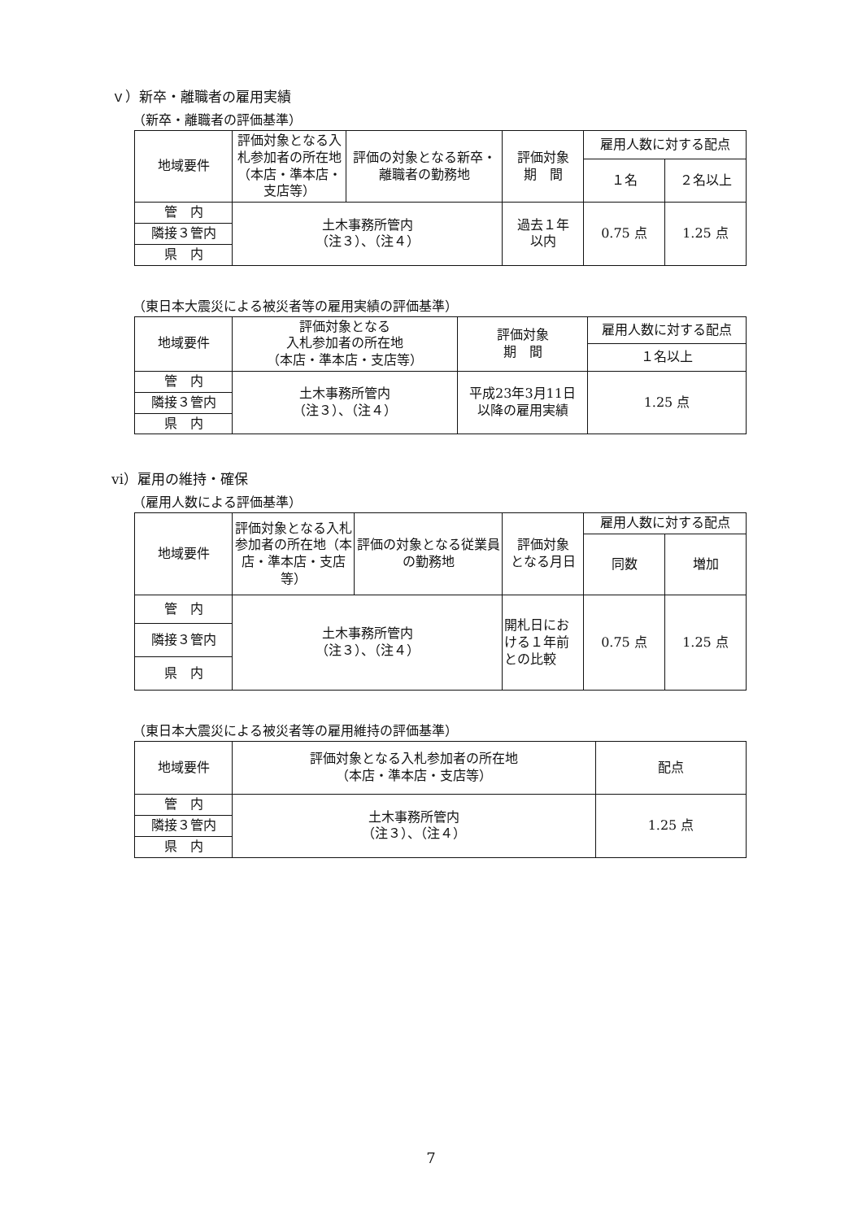ｖ）新卒・離職者の雇用実績
（新卒・離職者の評価基準）
| 地域要件 | 評価対象となる入札参加者の所在地（本店・準本店・支店等） | 評価の対象となる新卒・離職者の勤務地 | 評価対象 期 間 | 雇用人数に対する配点 | |
| --- | --- | --- | --- | --- | --- |
| | | | | １名 | ２名以上 |
| 管 内 | 土木事務所管内 （注３）、（注４） | | 過去１年 以内 | 0.75 点 | 1.25 点 |
| 隣接３管内 | | | | | |
| 県 内 | | | | | |
（東日本大震災による被災者等の雇用実績の評価基準）
| 地域要件 | 評価対象となる 入札参加者の所在地 （本店・準本店・支店等） | 評価対象 期 間 | 雇用人数に対する配点 |
| --- | --- | --- | --- |
| | | | １名以上 |
| 管 内 | 土木事務所管内 （注３）、（注４） | 平成23年3月11日 以降の雇用実績 | 1.25 点 |
| 隣接３管内 | | | |
| 県 内 | | | |
ⅵ）雇用の維持・確保
（雇用人数による評価基準）
| 地域要件 | 評価対象となる入札参加者の所在地（本店・準本店・支店等） | 評価の対象となる従業員の勤務地 | 評価対象 となる月日 | 雇用人数に対する配点 | |
| --- | --- | --- | --- | --- | --- |
| | | | | 同数 | 増加 |
| 管 内 | 土木事務所管内 （注３）、（注４） | | 開札日における１年前との比較 | 0.75 点 | 1.25 点 |
| 隣接３管内 | | | | | |
| 県 内 | | | | | |
（東日本大震災による被災者等の雇用維持の評価基準）
| 地域要件 | 評価対象となる入札参加者の所在地 （本店・準本店・支店等） | 配点 |
| --- | --- | --- |
| 管 内 | 土木事務所管内 （注３）、（注４） | 1.25 点 |
| 隣接３管内 | | |
| 県 内 | | |
7